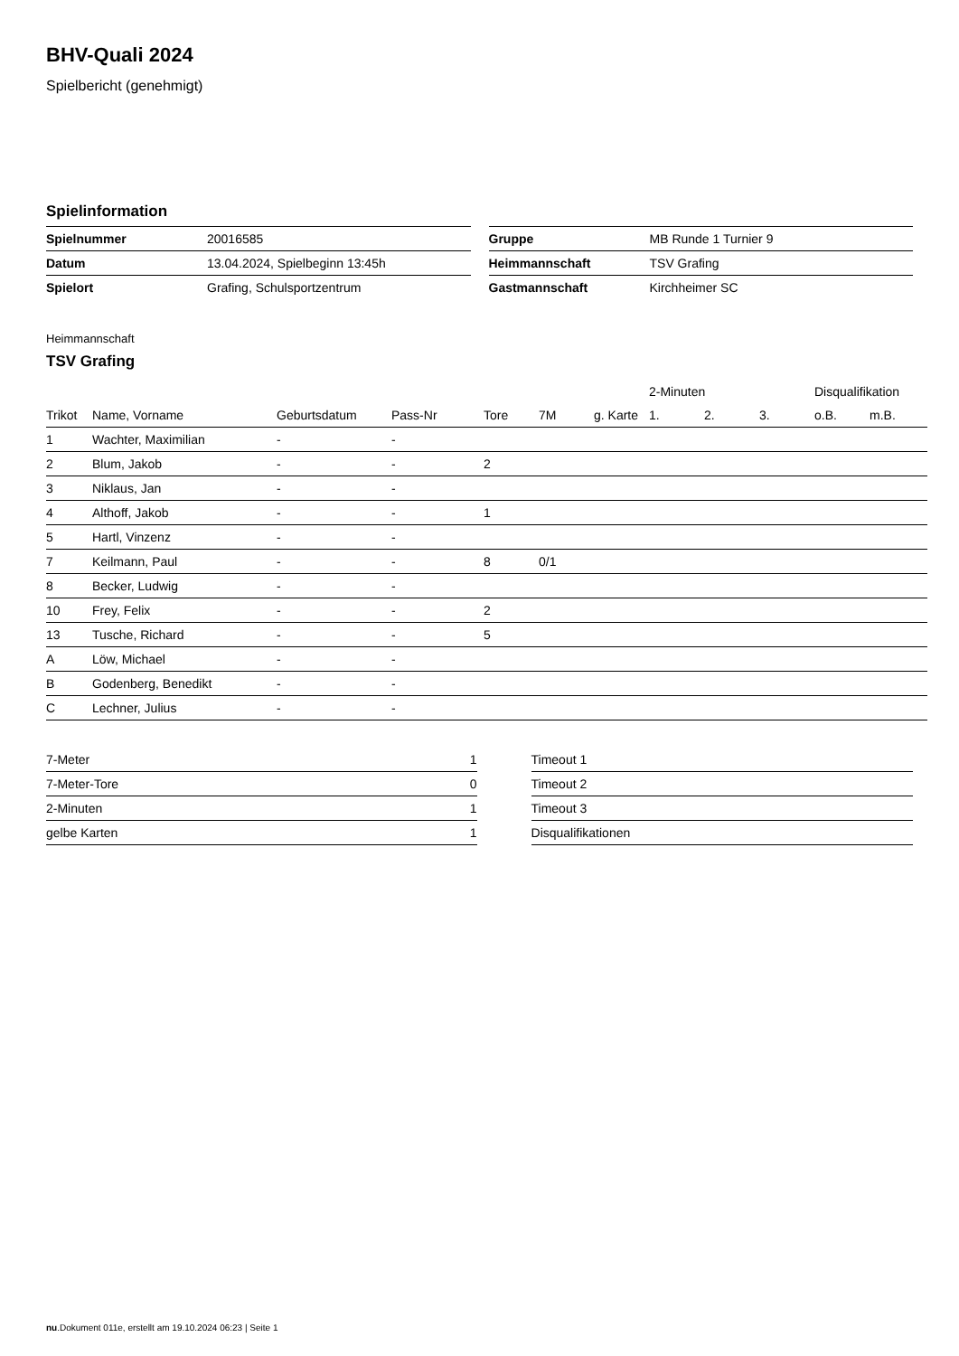BHV-Quali 2024
Spielbericht (genehmigt)
Spielinformation
| Spielnummer | 20016585 |
| Datum | 13.04.2024, Spielbeginn 13:45h |
| Spielort | Grafing, Schulsportzentrum |
| Gruppe | MB Runde 1 Turnier 9 |
| Heimmannschaft | TSV Grafing |
| Gastmannschaft | Kirchheimer SC |
Heimmannschaft
TSV Grafing
| | | | | | | | 2-Minuten | | | Disqualifikation | |
| --- | --- | --- | --- | --- | --- | --- | --- | --- | --- | --- | --- |
| Trikot | Name, Vorname | Geburtsdatum | Pass-Nr | Tore | 7M | g. Karte | 1. | 2. | 3. | o.B. | m.B. |
| 1 | Wachter, Maximilian | - | - | | | | | | | | |
| 2 | Blum, Jakob | - | - | 2 | | | | | | | |
| 3 | Niklaus, Jan | - | - | | | | | | | | |
| 4 | Althoff, Jakob | - | - | 1 | | | | | | | |
| 5 | Hartl, Vinzenz | - | - | | | | | | | | |
| 7 | Keilmann, Paul | - | - | 8 | 0/1 | | | | | | |
| 8 | Becker, Ludwig | - | - | | | | | | | | |
| 10 | Frey, Felix | - | - | 2 | | | | | | | |
| 13 | Tusche, Richard | - | - | 5 | | | | | | | |
| A | Löw, Michael | - | - | | | | | | | | |
| B | Godenberg, Benedikt | - | - | | | | | | | | |
| C | Lechner, Julius | - | - | | | | | | | | |
| 7-Meter | 1 |
| 7-Meter-Tore | 0 |
| 2-Minuten | 1 |
| gelbe Karten | 1 |
| Timeout 1 |
| Timeout 2 |
| Timeout 3 |
| Disqualifikationen |
nu.Dokument 011e, erstellt am 19.10.2024 06:23 | Seite 1